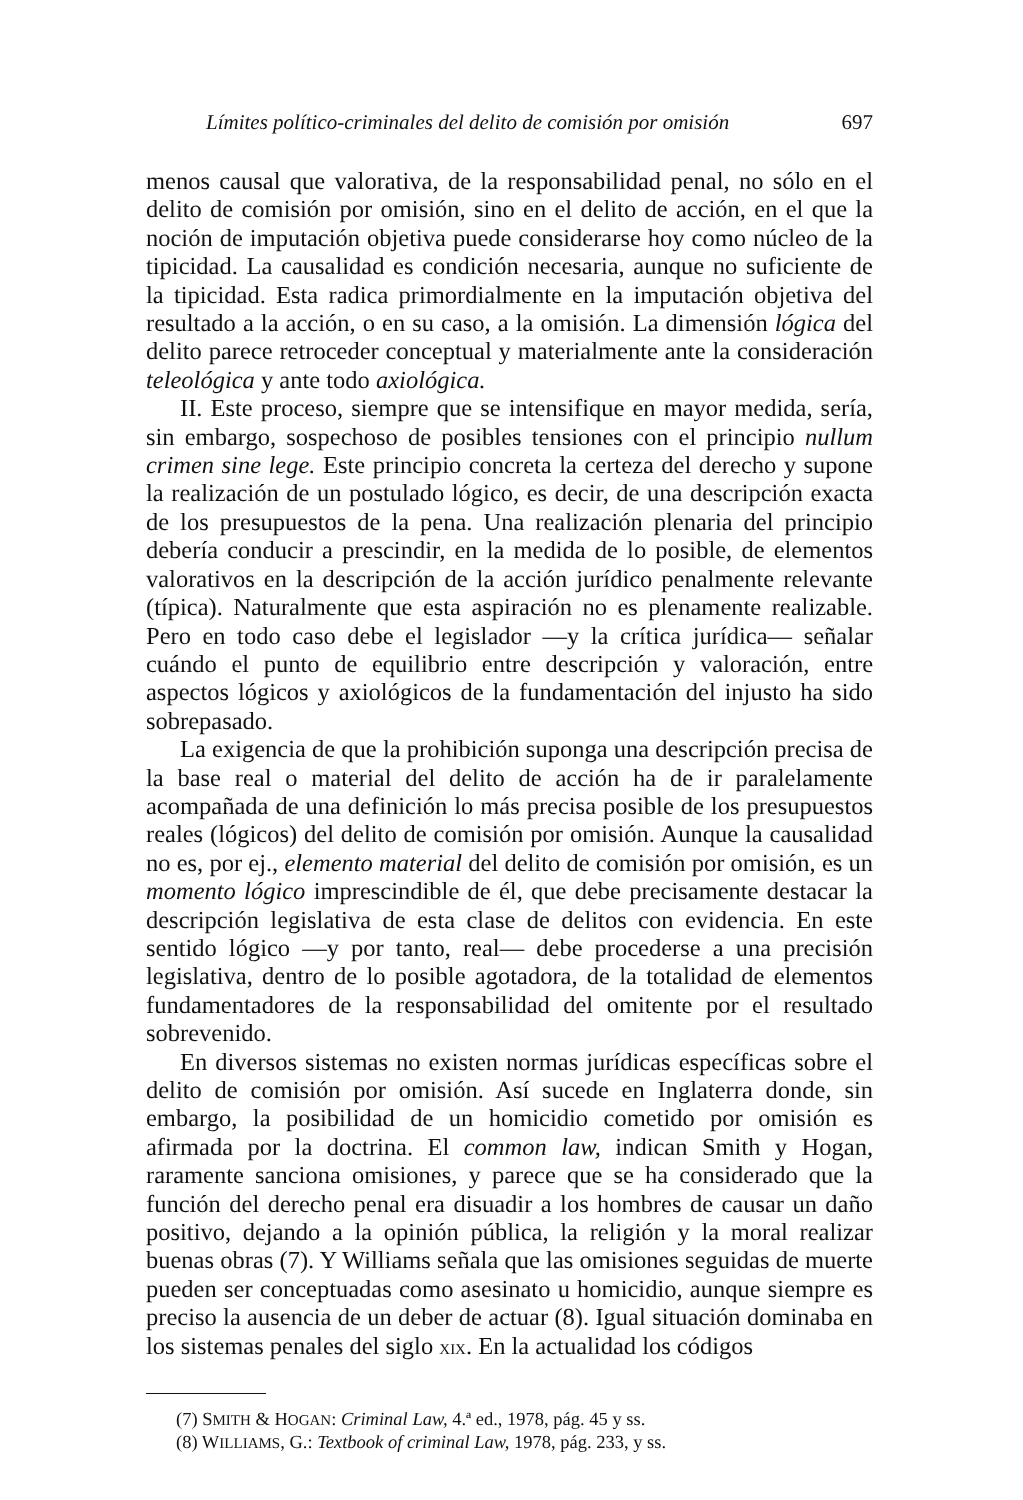Límites político-criminales del delito de comisión por omisión 697
menos causal que valorativa, de la responsabilidad penal, no sólo en el delito de comisión por omisión, sino en el delito de acción, en el que la noción de imputación objetiva puede considerarse hoy como núcleo de la tipicidad. La causalidad es condición necesaria, aunque no suficiente de la tipicidad. Esta radica primordialmente en la imputación objetiva del resultado a la acción, o en su caso, a la omisión. La dimensión lógica del delito parece retroceder conceptual y materialmente ante la consideración teleológica y ante todo axiológica.
II. Este proceso, siempre que se intensifique en mayor medida, sería, sin embargo, sospechoso de posibles tensiones con el principio nullum crimen sine lege. Este principio concreta la certeza del derecho y supone la realización de un postulado lógico, es decir, de una descripción exacta de los presupuestos de la pena. Una realización plenaria del principio debería conducir a prescindir, en la medida de lo posible, de elementos valorativos en la descripción de la acción jurídico penalmente relevante (típica). Naturalmente que esta aspiración no es plenamente realizable. Pero en todo caso debe el legislador —y la crítica jurídica— señalar cuándo el punto de equilibrio entre descripción y valoración, entre aspectos lógicos y axiológicos de la fundamentación del injusto ha sido sobrepasado.
La exigencia de que la prohibición suponga una descripción precisa de la base real o material del delito de acción ha de ir paralelamente acompañada de una definición lo más precisa posible de los presupuestos reales (lógicos) del delito de comisión por omisión. Aunque la causalidad no es, por ej., elemento material del delito de comisión por omisión, es un momento lógico imprescindible de él, que debe precisamente destacar la descripción legislativa de esta clase de delitos con evidencia. En este sentido lógico —y por tanto, real— debe procederse a una precisión legislativa, dentro de lo posible agotadora, de la totalidad de elementos fundamentadores de la responsabilidad del omitente por el resultado sobrevenido.
En diversos sistemas no existen normas jurídicas específicas sobre el delito de comisión por omisión. Así sucede en Inglaterra donde, sin embargo, la posibilidad de un homicidio cometido por omisión es afirmada por la doctrina. El common law, indican Smith y Hogan, raramente sanciona omisiones, y parece que se ha considerado que la función del derecho penal era disuadir a los hombres de causar un daño positivo, dejando a la opinión pública, la religión y la moral realizar buenas obras (7). Y Williams señala que las omisiones seguidas de muerte pueden ser conceptuadas como asesinato u homicidio, aunque siempre es preciso la ausencia de un deber de actuar (8). Igual situación dominaba en los sistemas penales del siglo XIX. En la actualidad los códigos
(7) SMITH & HOGAN: Criminal Law, 4.ª ed., 1978, pág. 45 y ss.
(8) WILLIAMS, G.: Textbook of criminal Law, 1978, pág. 233, y ss.